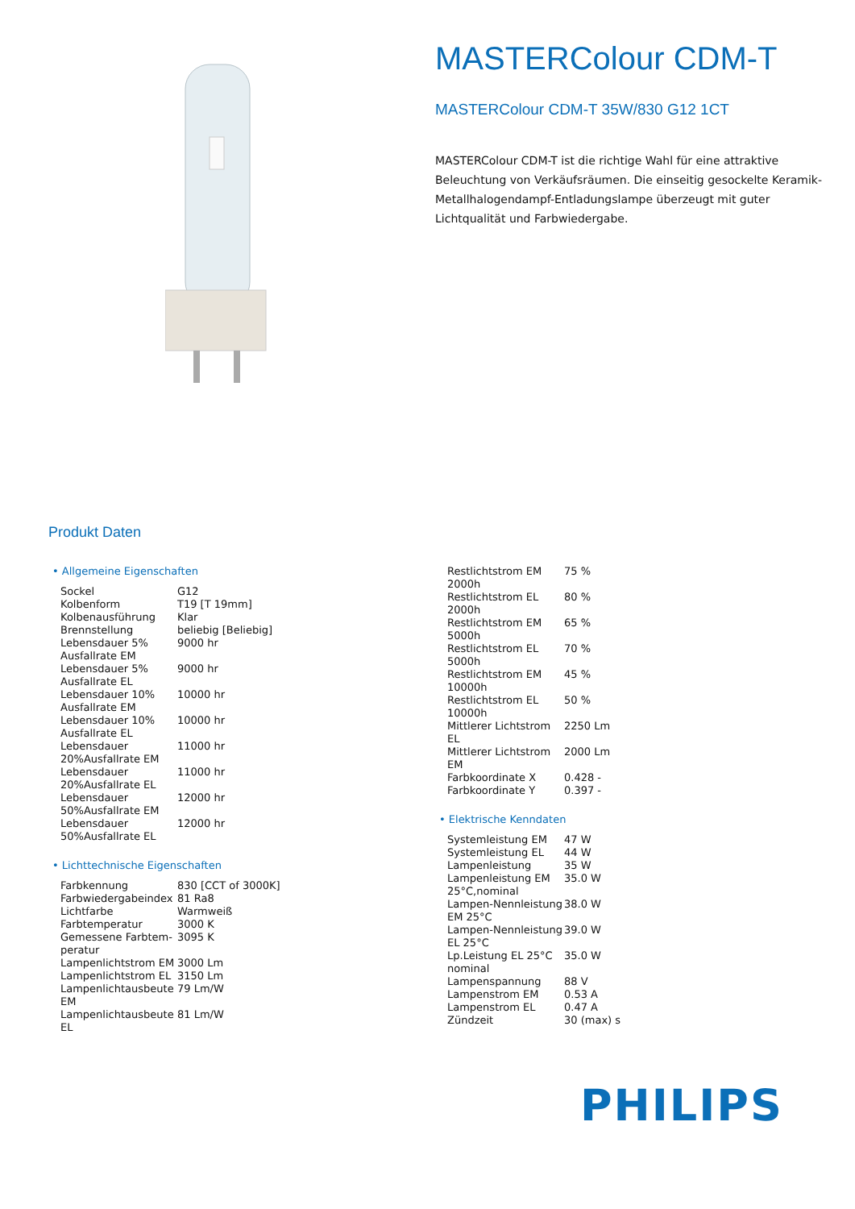MASTERColour CDM-T
MASTERColour CDM-T 35W/830 G12 1CT
MASTERColour CDM-T ist die richtige Wahl für eine attraktive Beleuchtung von Verkäufsräumen. Die einseitig gesockelte Keramik-Metallhalogendampf-Entladungslampe überzeugt mit guter Lichtqualität und Farbwiedergabe.
Produkt Daten
• Allgemeine Eigenschaften
| Sockel | G12 |
| Kolbenform | T19 [T 19mm] |
| Kolbenausführung | Klar |
| Brennstellung | beliebig [Beliebig] |
| Lebensdauer 5% Ausfallrate EM | 9000 hr |
| Lebensdauer 5% Ausfallrate EL | 9000 hr |
| Lebensdauer 10% Ausfallrate EM | 10000 hr |
| Lebensdauer 10% Ausfallrate EL | 10000 hr |
| Lebensdauer 20%Ausfallrate EM | 11000 hr |
| Lebensdauer 20%Ausfallrate EL | 11000 hr |
| Lebensdauer 50%Ausfallrate EM | 12000 hr |
| Lebensdauer 50%Ausfallrate EL | 12000 hr |
• Lichttechnische Eigenschaften
| Farbkennung | 830 [CCT of 3000K] |
| Farbwiedergabeindex | 81 Ra8 |
| Lichtfarbe | Warmweiß |
| Farbtemperatur | 3000 K |
| Gemessene Farbtem-peratur | 3095 K |
| Lampenlichtstrom EM | 3000 Lm |
| Lampenlichtstrom EL | 3150 Lm |
| Lampenlichtausbeute EM | 79 Lm/W |
| Lampenlichtausbeute EL | 81 Lm/W |
| Restlichtstrom EM 2000h | 75 % |
| Restlichtstrom EL 2000h | 80 % |
| Restlichtstrom EM 5000h | 65 % |
| Restlichtstrom EL 5000h | 70 % |
| Restlichtstrom EM 10000h | 45 % |
| Restlichtstrom EL 10000h | 50 % |
| Mittlerer Lichtstrom EL | 2250 Lm |
| Mittlerer Lichtstrom EM | 2000 Lm |
| Farbkoordinate X | 0.428 - |
| Farbkoordinate Y | 0.397 - |
• Elektrische Kenndaten
| Systemleistung EM | 47 W |
| Systemleistung EL | 44 W |
| Lampenleistung | 35 W |
| Lampenleistung EM 25°C,nominal | 35.0 W |
| Lampen-Nennleistung EM 25°C | 38.0 W |
| Lampen-Nennleistung EL 25°C | 39.0 W |
| Lp.Leistung EL 25°C nominal | 35.0 W |
| Lampenspannung | 88 V |
| Lampenstrom EM | 0.53 A |
| Lampenstrom EL | 0.47 A |
| Zündzeit | 30 (max) s |
PHILIPS